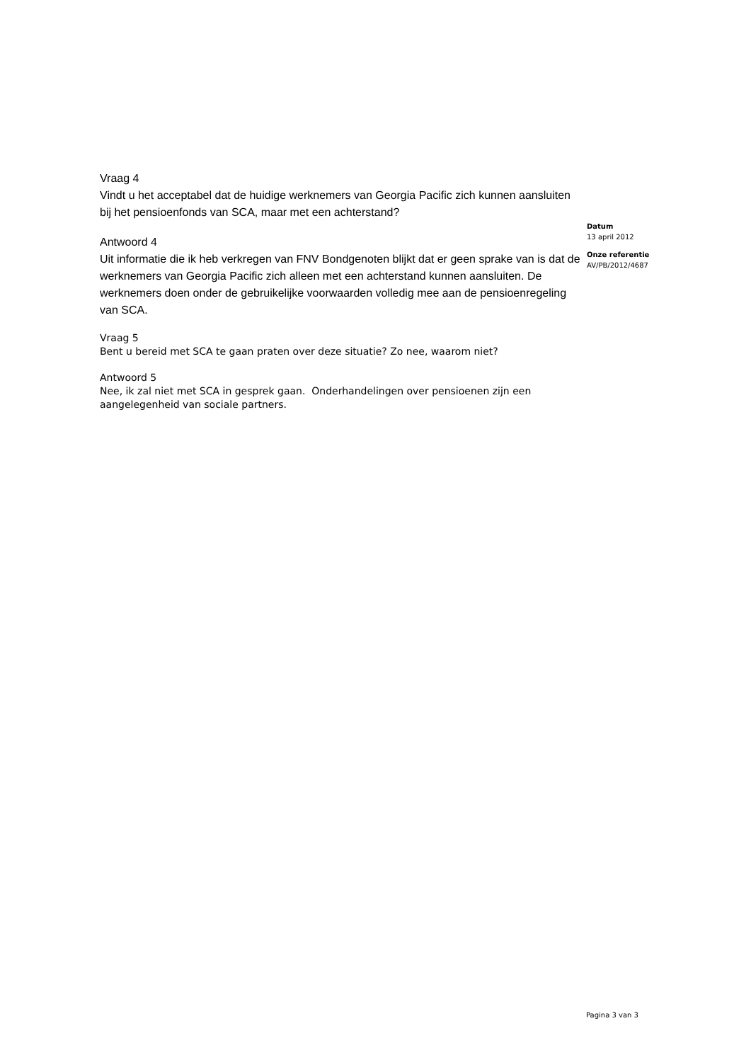Vraag 4
Vindt u het acceptabel dat de huidige werknemers van Georgia Pacific zich kunnen aansluiten bij het pensioenfonds van SCA, maar met een achterstand?
Antwoord 4
Uit informatie die ik heb verkregen van FNV Bondgenoten blijkt dat er geen sprake van is dat de werknemers van Georgia Pacific zich alleen met een achterstand kunnen aansluiten. De werknemers doen onder de gebruikelijke voorwaarden volledig mee aan de pensioenregeling van SCA.
Vraag 5
Bent u bereid met SCA te gaan praten over deze situatie? Zo nee, waarom niet?
Antwoord 5
Nee, ik zal niet met SCA in gesprek gaan. Onderhandelingen over pensioenen zijn een aangelegenheid van sociale partners.
Datum
13 april 2012
Onze referentie
AV/PB/2012/4687
Pagina 3 van 3